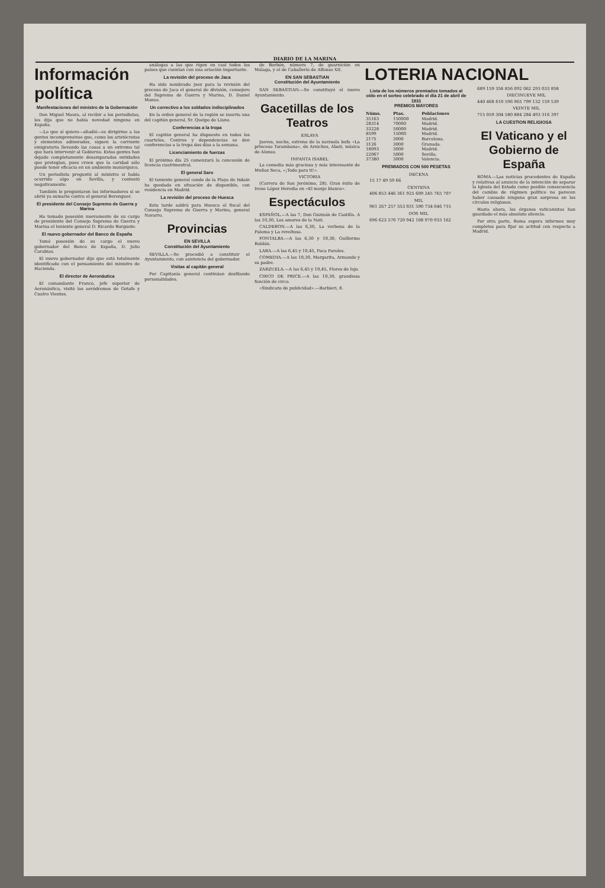DIARIO DE LA MARINA
Información política
Manifestaciones del ministro de la Gobernación
Don Miguel Maura, al recibir a los periodistas, les dijo que no había novedad ninguna en España.
—Lo que sí quiero—añadió—es dirigirme a las gentes incomprensivas que, como los aristócratas y elementos adinerados, siguen la corriente emigratoria llevando las cosas a un extremo tal que hará intervenir al Gobierno. Estas gentes han dejado completamente desamparadas entidades que protegían, pues creen que la caridad sólo puede tener eficacia en un ambiente monárquico.
Un periodista preguntó al ministro si había ocurrido algo en Sevilla, y contestó negativamente.
También le preguntaron los informadores si se abrió ya sumario contra el general Berenguer.
El presidente del Consejo Supremo de Guerra y Marina
Ha tomado posesión nuevamente de su cargo de presidente del Consejo Supremo de Guerra y Marina el teniente general D. Ricardo Burguete.
El nuevo gobernador del Banco de España
Tomó posesión de su cargo el nuevo gobernador del Banco de España, D. Julio Carabias.
El nuevo gobernador dijo que está totalmente identificado con el pensamiento del ministro de Hacienda.
El director de Aeronáutica
El comandante Franco, jefe superior de Aeronáutica, visitó los aeródromos de Getafe y Cuatro Vientos.
análogas a las que rigen en casi todos los países que cuentan con una aviación importante.
La revisión del proceso de Jaca
Ha sido nombrado juez para la revisión del proceso de Jaca el general de división, consejero del Supremo de Guerra y Marina, D. Daniel Manso.
Un correctivo a los soldados indisciplinados
En la orden general de la región se inserta una del capitán general, Sr. Queipo de Llano.
Conferencias a la tropa
El capitán general ha dispuesto en todos los cuarteles, Centros y dependencias se den conferencias a la tropa dos días a la semana.
Licenciamiento de fuerzas
El próximo día 25 comenzará la concesión de licencia cuatrimestral.
El general Saro
El teniente general conde de la Playa de Ixdain ha quedado en situación de disponible, con residencia en Madrid.
La revisión del proceso de Huesca
Esta tarde saldrá para Huesca el fiscal del Consejo Supremo de Guerra y Marina, general Navarro.
Provincias
EN SEVILLA
Constitución del Ayuntamiento
SEVILLA.—Se procedió a constituir el Ayuntamiento, con asistencia del gobernador.
Visitas al capitán general
Por Capitanía general continúan desfilando personalidades.
de Borbón, número 7, de guarnición en Málaga, y el de Caballería de Alfonso XII.
EN SAN SEBASTIAN
Constitución del Ayuntamiento
SAN SEBASTIAN.—Se constituyó el nuevo Ayuntamiento.
Gacetillas de los Teatros
ESLAVA
Jueves, noche, estreno de la zarzuela bufa «La princesa Tarambana», de Arniches, Abati, música de Alonso.
INFANTA ISABEL
La comedia más graciosa y más interesante de Muñoz Seca, «¡Todo para ti!».
VICTORIA
(Carrera de San Jerónimo, 28). Gran éxito de Irene López Heredia en «El monje blanco».
Espectáculos
ESPAÑOL.—A las 7, Don Guzmán de Castilla. A las 10,30, Los amores de la Nati.
CALDERON.—A las 6,30, La verbena de la Paloma y La revoltosa.
FONTALBA.—A las 6,30 y 10,30, Guillermo Roldán.
LARA.—A las 6,45 y 10,45, Paca Faroles.
COMEDIA.—A las 10,30, Margarita, Armando y su padre.
ZARZUELA.—A las 6,45 y 10,45, Flores de lujo.
CIRCO DE PRICE.—A las 10,30, grandiosa función de circo.
«Sindicato de publicidad».—Barbieri, 8.
LOTERIA NACIONAL
Lista de los números premiados tomados al oído en el sorteo celebrado el día 21 de abril de 1931
PREMIOS MAYORES
| Núms. | Ptas. | Poblaciones |
| --- | --- | --- |
| 35163 | 150000 | Madrid. |
| 28314 | 70000 | Madrid. |
| 33228 | 50000 | Madrid. |
| 8599 | 15000 | Madrid. |
| 2175 | 3000 | Barcelona. |
| 3126 | 3000 | Granada. |
| 18093 | 3000 | Madrid. |
| 22067 | 5000 | Sevilla. |
| 37380 | 3000 | Valencia. |
PREMIADOS CON 500 PESETAS
DECENA
15 17 49 59 66
CENTENA
406 853 446 361 925 609 245 765 707
MIL
961 267 257 353 031 590 734 046 715
DOS MIL
696 623 570 720 942 108 970 933 162
689 159 356 856 092 062 293 033 858
DIECINUEVE MIL
440 468 610 596 965 799 132 159 539
VEINTE MIL
715 059 304 580 884 284 493 316 397
LA CUESTION RELIGIOSA
El Vaticano y el Gobierno de España
ROMA.—Las noticias procedentes de España y relativas al anuncio de la intención de separar la Iglesia del Estado como posible consecuencia del cambio de régimen político no parecen haber causado ninguna gran sorpresa en los círculos religiosos.
Hasta ahora, los órganos vaticanistas han guardado el más absoluto silencio.
Por otra parte, Roma espera informes muy completos para fijar su actitud con respecto a Madrid.